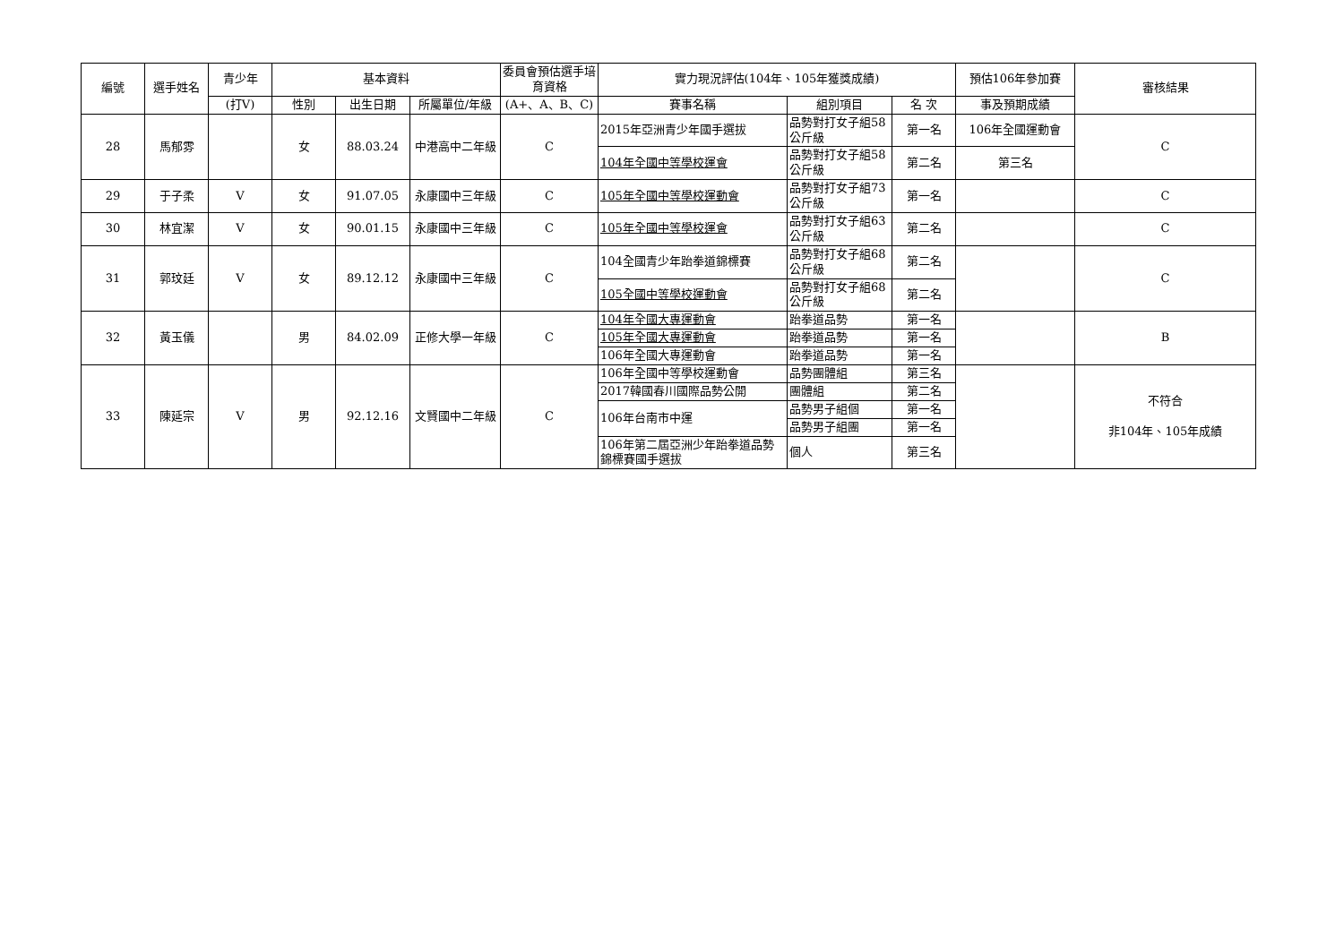| 編號 | 選手姓名 | 青少年 | 基本資料 | | | 委員會預估選手培育資格 | 實力現況評估(104年、105年獲獎成績) | | | 預估106年參加賽 | 審核結果 |
| --- | --- | --- | --- | --- | --- | --- | --- | --- | --- | --- | --- |
| | | (打V) | 性別 | 出生日期 | 所屬單位/年級 | (A+、A、B、C) | 賽事名稱 | 組別項目 | 名 次 | 事及預期成績 | |
| 28 | 馬郁雰 | | 女 | 88.03.24 | 中港高中二年級 | C | 2015年亞洲青少年國手選拔 | 品勢對打女子組58公斤級 | 第一名 | 106年全國運動會 | C |
| | | | | | | | 104年全國中等學校運會 | 品勢對打女子組58公斤級 | 第二名 | 第三名 | |
| 29 | 于子柔 | V | 女 | 91.07.05 | 永康國中三年級 | C | 105年全國中等學校運動會 | 品勢對打女子組73公斤級 | 第一名 | | C |
| 30 | 林宜潔 | V | 女 | 90.01.15 | 永康國中三年級 | C | 105年全國中等學校運會 | 品勢對打女子組63公斤級 | 第二名 | | C |
| 31 | 郭玟廷 | V | 女 | 89.12.12 | 永康國中三年級 | C | 104全國青少年跆拳道錦標賽 | 品勢對打女子組68公斤級 | 第二名 | | C |
| | | | | | | | 105全國中等學校運動會 | 品勢對打女子組68公斤級 | 第二名 | | |
| 32 | 黃玉儀 | | 男 | 84.02.09 | 正修大學一年級 | C | 104年全國大專運動會 | 跆拳道品勢 | 第一名 | | B |
| | | | | | | | 105年全國大專運動會 | 跆拳道品勢 | 第一名 | | |
| | | | | | | | 106年全國大專運動會 | 跆拳道品勢 | 第一名 | | |
| 33 | 陳延宗 | V | 男 | 92.12.16 | 文賢國中二年級 | C | 106年全國中等學校運動會 | 品勢團體組 | 第三名 | | 不符合 非104年、105年成績 |
| | | | | | | | 2017韓國春川國際品勢公開 | 團體組 | 第二名 | | |
| | | | | | | | 106年台南市中運 | 品勢男子組個 | 第一名 | | |
| | | | | | | | | 品勢男子組團 | 第一名 | | |
| | | | | | | | 106年第二屆亞洲少年跆拳道品勢錦標賽國手選拔 | 個人 | 第三名 | | |